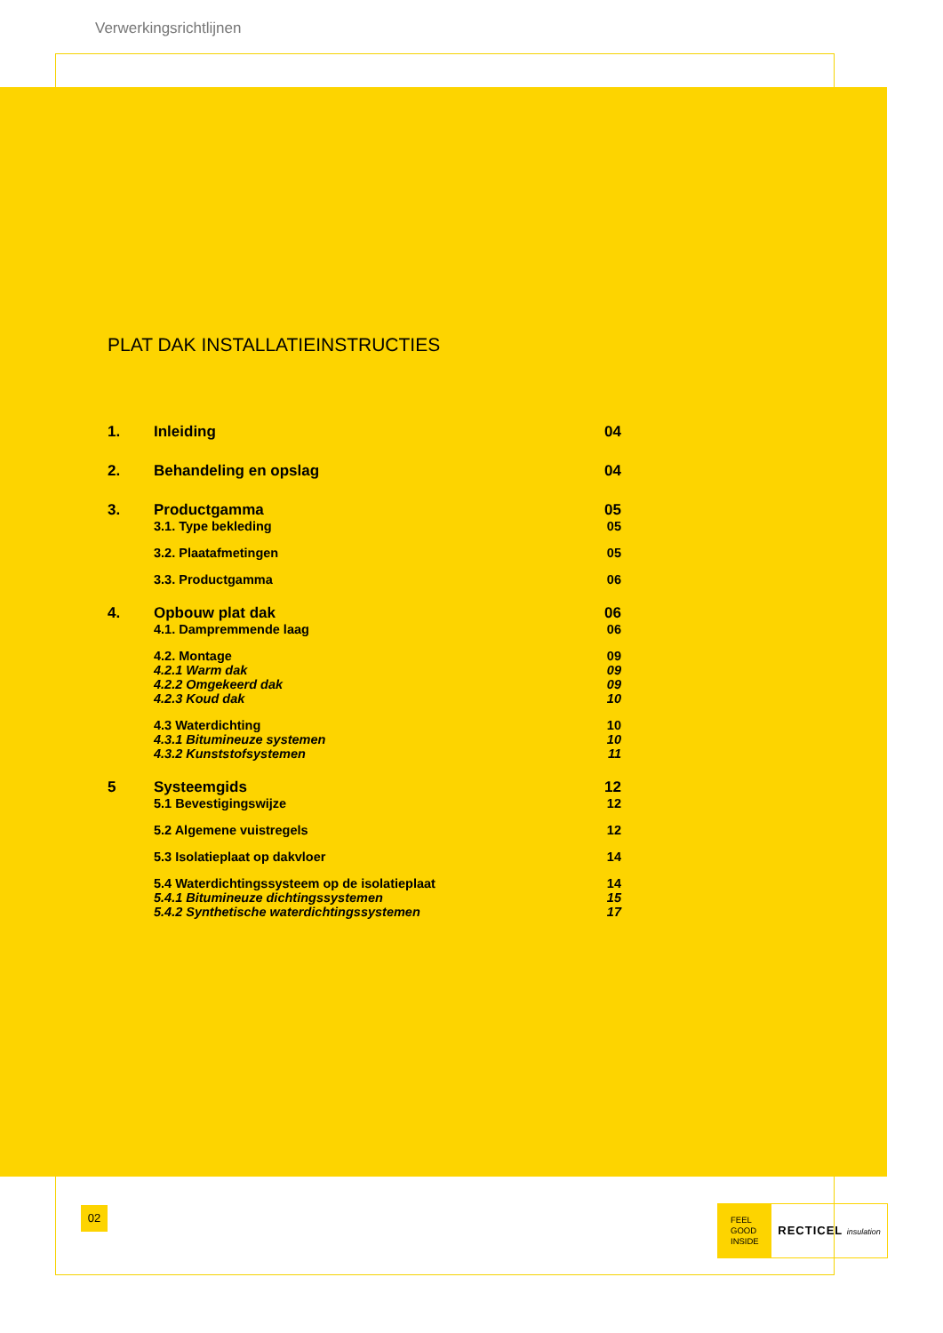Verwerkingsrichtlijnen
PLAT DAK INSTALLATIEINSTRUCTIES
| 1. | Inleiding | 04 |
| 2. | Behandeling en opslag | 04 |
| 3. | Productgamma | 05 |
| | 3.1. Type bekleding | 05 |
| | 3.2. Plaatafmetingen | 05 |
| | 3.3. Productgamma | 06 |
| 4. | Opbouw plat dak | 06 |
| | 4.1. Dampremmende laag | 06 |
| | 4.2. Montage | 09 |
| | 4.2.1 Warm dak | 09 |
| | 4.2.2 Omgekeerd dak | 09 |
| | 4.2.3 Koud dak | 10 |
| | 4.3 Waterdichting | 10 |
| | 4.3.1 Bitumineuze systemen | 10 |
| | 4.3.2 Kunststofsystemen | 11 |
| 5 | Systeemgids | 12 |
| | 5.1 Bevestigingswijze | 12 |
| | 5.2 Algemene vuistregels | 12 |
| | 5.3 Isolatieplaat op dakvloer | 14 |
| | 5.4 Waterdichtingssysteem op de isolatieplaat | 14 |
| | 5.4.1 Bitumineuze dichtingssystemen | 15 |
| | 5.4.2 Synthetische waterdichtingssystemen | 17 |
02
FEEL
GOOD
INSIDE
RECTICEL insulation